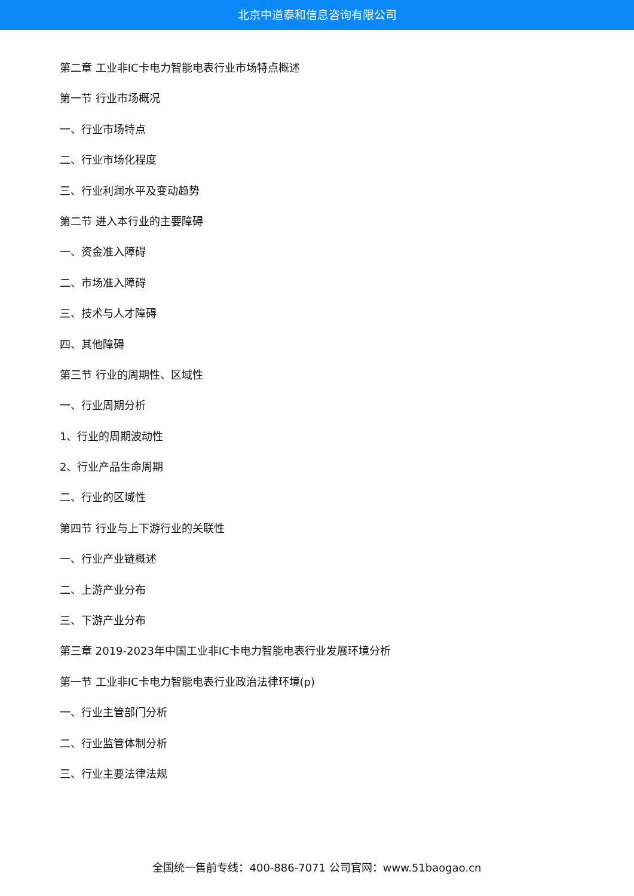北京中道泰和信息咨询有限公司
第二章 工业非IC卡电力智能电表行业市场特点概述
第一节 行业市场概况
一、行业市场特点
二、行业市场化程度
三、行业利润水平及变动趋势
第二节 进入本行业的主要障碍
一、资金准入障碍
二、市场准入障碍
三、技术与人才障碍
四、其他障碍
第三节 行业的周期性、区域性
一、行业周期分析
1、行业的周期波动性
2、行业产品生命周期
二、行业的区域性
第四节 行业与上下游行业的关联性
一、行业产业链概述
二、上游产业分布
三、下游产业分布
第三章 2019-2023年中国工业非IC卡电力智能电表行业发展环境分析
第一节 工业非IC卡电力智能电表行业政治法律环境(p)
一、行业主管部门分析
二、行业监管体制分析
三、行业主要法律法规
全国统一售前专线：400-886-7071 公司官网：www.51baogao.cn